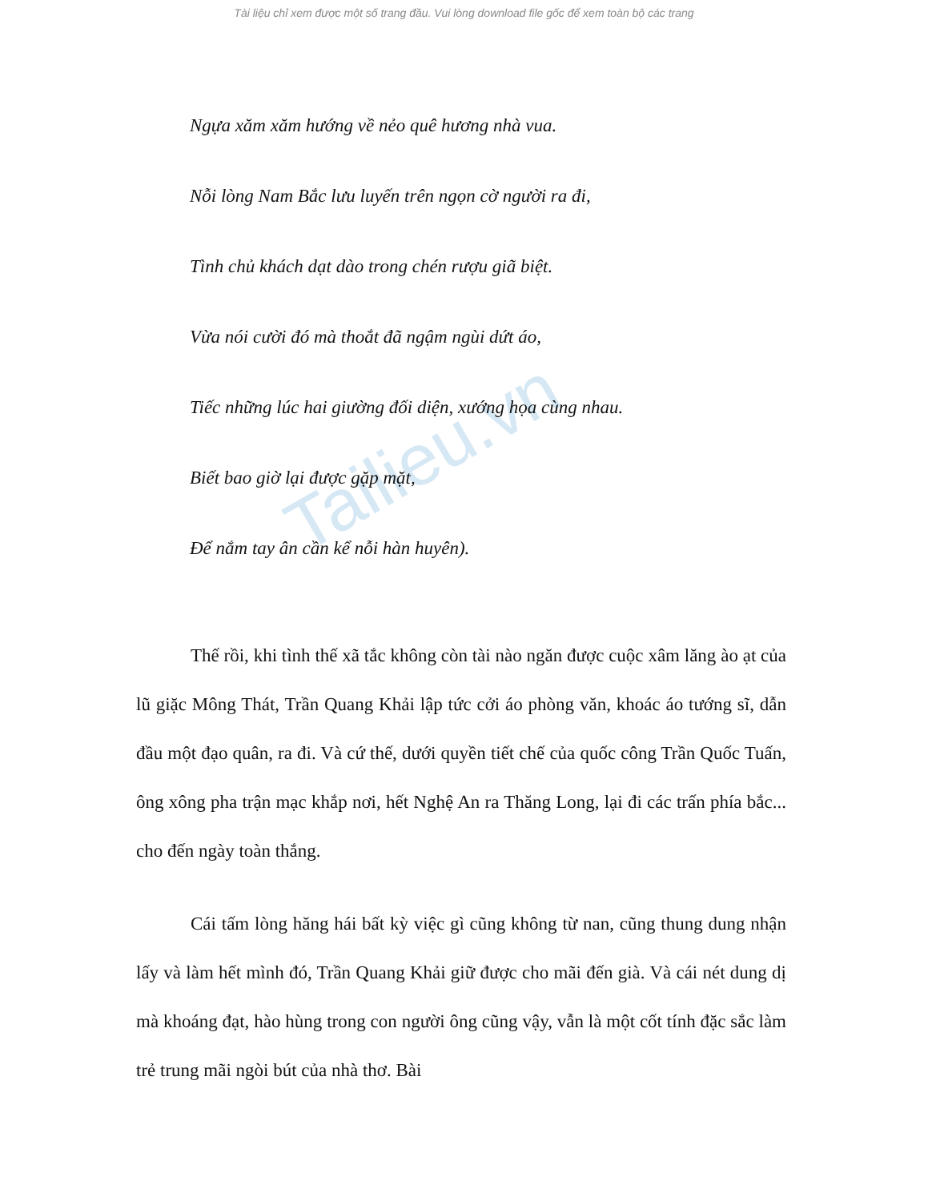Tài liệu chỉ xem được một số trang đầu. Vui lòng download file gốc để xem toàn bộ các trang
Tailieu.vn
Ngựa xăm xăm hướng về nẻo quê hương nhà vua.
Nỗi lòng Nam Bắc lưu luyến trên ngọn cờ người ra đi,
Tình chủ khách dạt dào trong chén rượu giã biệt.
Vừa nói cười đó mà thoắt đã ngậm ngùi dứt áo,
Tiếc những lúc hai giường đối diện, xướng họa cùng nhau.
Biết bao giờ lại được gặp mặt,
Để nắm tay ân cần kể nỗi hàn huyên).
Thế rồi, khi tình thế xã tắc không còn tài nào ngăn được cuộc xâm lăng ào ạt của lũ giặc Mông Thát, Trần Quang Khải lập tức cởi áo phòng văn, khoác áo tướng sĩ, dẫn đầu một đạo quân, ra đi. Và cứ thế, dưới quyền tiết chế của quốc công Trần Quốc Tuấn, ông xông pha trận mạc khắp nơi, hết Nghệ An ra Thăng Long, lại đi các trấn phía bắc... cho đến ngày toàn thắng.
Cái tấm lòng hăng hái bất kỳ việc gì cũng không từ nan, cũng thung dung nhận lấy và làm hết mình đó, Trần Quang Khải giữ được cho mãi đến già. Và cái nét dung dị mà khoáng đạt, hào hùng trong con người ông cũng vậy, vẫn là một cốt tính đặc sắc làm trẻ trung mãi ngòi bút của nhà thơ. Bài